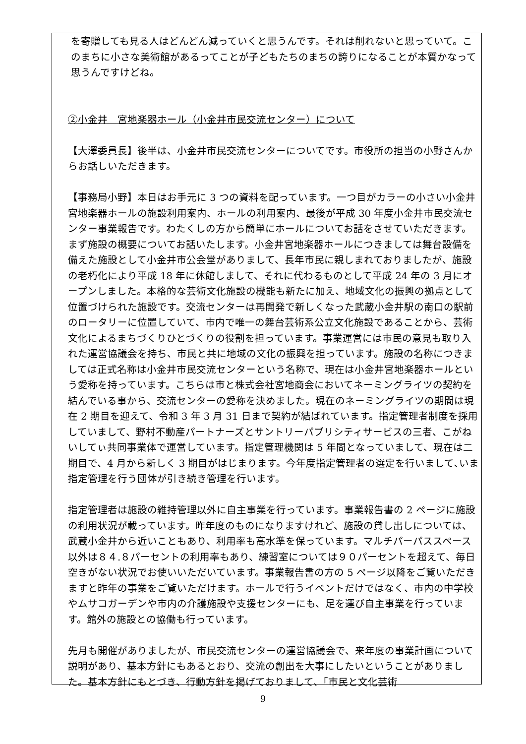を寄贈しても見る人はどんどん減っていくと思うんです。それは削れないと思っていて。このまちに小さな美術館があるってことが子どもたちのまちの誇りになることが本質かなって思うんですけどね。
②小金井　宮地楽器ホール（小金井市民交流センター）について
【大澤委員長】後半は、小金井市民交流センターについてです。市役所の担当の小野さんからお話しいただきます。
【事務局小野】本日はお手元に 3 つの資料を配っています。一つ目がカラーの小さい小金井宮地楽器ホールの施設利用案内、ホールの利用案内、最後が平成 30 年度小金井市民交流センター事業報告です。わたくしの方から簡単にホールについてお話をさせていただきます。まず施設の概要についてお話いたします。小金井宮地楽器ホールにつきましては舞台設備を備えた施設として小金井市公会堂がありまして、長年市民に親しまれておりましたが、施設の老朽化により平成 18 年に休館しまして、それに代わるものとして平成 24 年の 3 月にオープンしました。本格的な芸術文化施設の機能も新たに加え、地域文化の振興の拠点として位置づけられた施設です。交流センターは再開発で新しくなった武蔵小金井駅の南口の駅前のロータリーに位置していて、市内で唯一の舞台芸術系公立文化施設であることから、芸術文化によるまちづくりひとづくりの役割を担っています。事業運営には市民の意見も取り入れた運営協議会を持ち、市民と共に地域の文化の振興を担っています。施設の名称につきましては正式名称は小金井市民交流センターという名称で、現在は小金井宮地楽器ホールという愛称を持っています。こちらは市と株式会社宮地商会においてネーミングライツの契約を結んでいる事から、交流センターの愛称を決めました。現在のネーミングライツの期間は現在 2 期目を迎えて、令和 3 年 3 月 31 日まで契約が結ばれています。指定管理者制度を採用していまして、野村不動産パートナーズとサントリーパブリシティサービスの三者、こがねいしてぃ共同事業体で運営しています。指定管理機関は 5 年間となっていまして、現在は二期目で、4 月から新しく 3 期目がはじまります。今年度指定管理者の選定を行いまして､いま指定管理を行う団体が引き続き管理を行います。
指定管理者は施設の維持管理以外に自主事業を行っています。事業報告書の 2 ページに施設の利用状況が載っています。昨年度のものになりますけれど、施設の貸し出しについては、武蔵小金井から近いこともあり、利用率も高水準を保っています。マルチパーパススペース以外は８４.８パーセントの利用率もあり、練習室については９０パーセントを超えて、毎日空きがない状況でお使いいただいています。事業報告書の方の 5 ページ以降をご覧いただきますと昨年の事業をご覧いただけます。ホールで行うイベントだけではなく、市内の中学校やムサコガーデンや市内の介護施設や支援センターにも、足を運び自主事業を行っています。館外の施設との協働も行っています。
先月も開催がありましたが、市民交流センターの運営協議会で、来年度の事業計画について説明があり、基本方針にもあるとおり、交流の創出を大事にしたいということがありました。基本方針にもとづき、行動方針を掲げておりまして、「市民と文化芸術
9